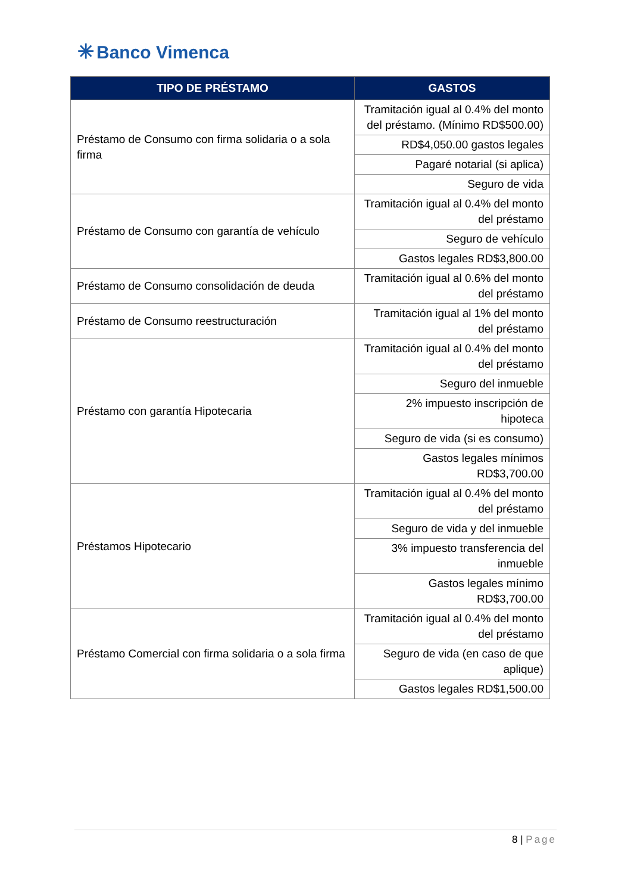✳ Banco Vimenca
| TIPO DE PRÉSTAMO | GASTOS |
| --- | --- |
| Préstamo de Consumo con firma solidaria o a sola firma | Tramitación igual al 0.4% del monto del préstamo. (Mínimo RD$500.00) |
| | RD$4,050.00 gastos legales |
| | Pagaré notarial (si aplica) |
| | Seguro de vida |
| Préstamo de Consumo con garantía de vehículo | Tramitación igual al 0.4% del monto del préstamo |
| | Seguro de vehículo |
| | Gastos legales RD$3,800.00 |
| Préstamo de Consumo consolidación de deuda | Tramitación igual al 0.6% del monto del préstamo |
| Préstamo de Consumo reestructuración | Tramitación igual al 1% del monto del préstamo |
| Préstamo con garantía Hipotecaria | Tramitación igual al 0.4% del monto del préstamo |
| | Seguro del inmueble |
| | 2% impuesto inscripción de hipoteca |
| | Seguro de vida (si es consumo) |
| | Gastos legales mínimos RD$3,700.00 |
| Préstamos Hipotecario | Tramitación igual al 0.4% del monto del préstamo |
| | Seguro de vida y del inmueble |
| | 3% impuesto transferencia del inmueble |
| | Gastos legales mínimo RD$3,700.00 |
| Préstamo Comercial con firma solidaria o a sola firma | Tramitación igual al 0.4% del monto del préstamo |
| | Seguro de vida (en caso de que aplique) |
| | Gastos legales RD$1,500.00 |
8 | Page